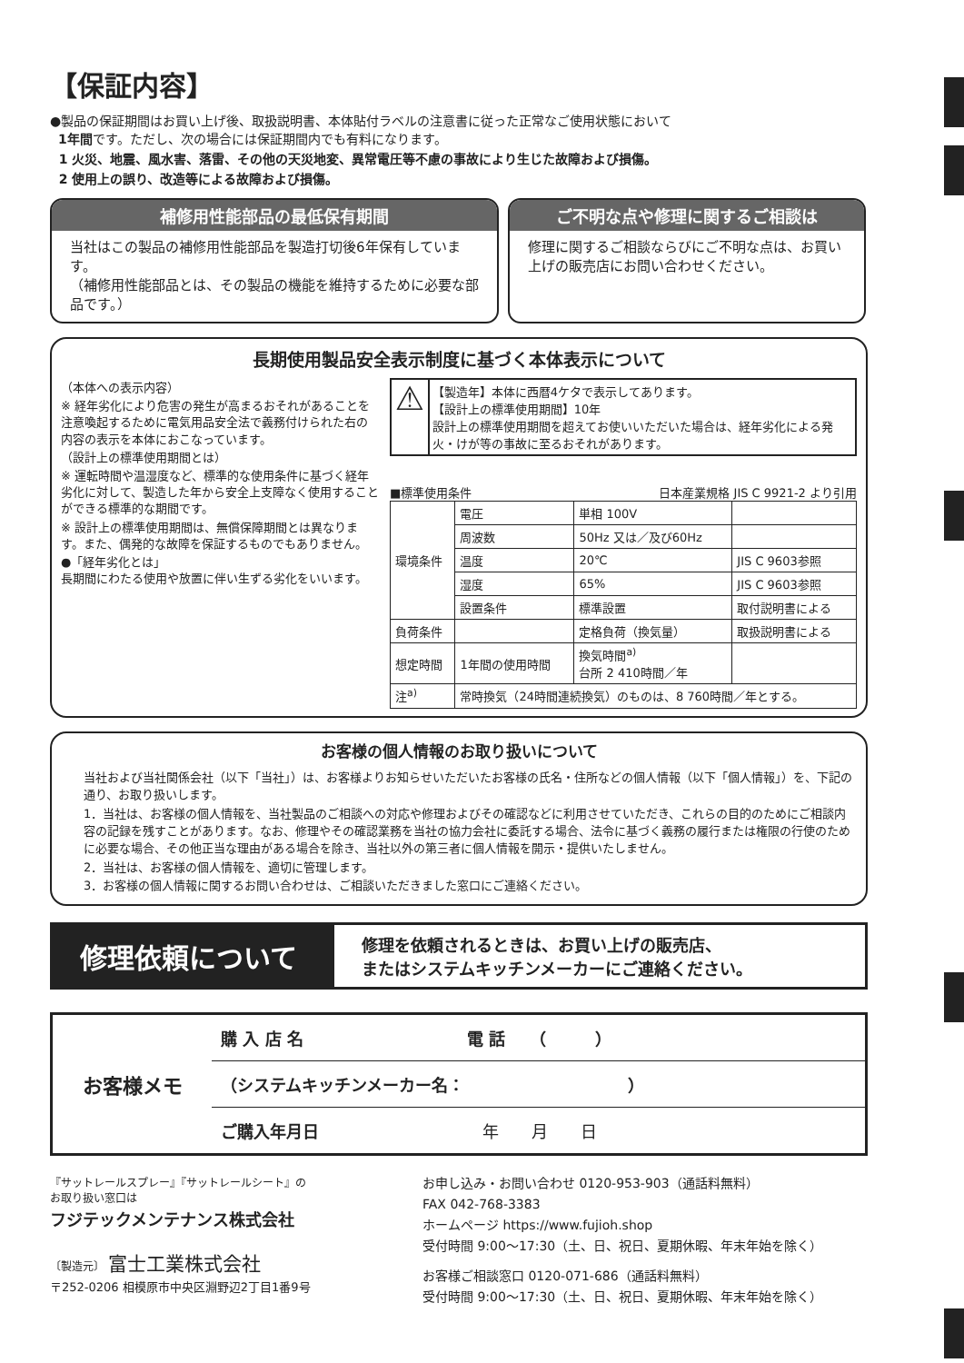【保証内容】
●製品の保証期間はお買い上げ後、取扱説明書、本体貼付ラベルの注意書に従った正常なご使用状態において
1年間です。ただし、次の場合には保証期間内でも有料になります。
1 火災、地震、風水害、落雷、その他の天災地変、異常電圧等不慮の事故により生じた故障および損傷。
2 使用上の誤り、改造等による故障および損傷。
補修用性能部品の最低保有期間
当社はこの製品の補修用性能部品を製造打切後6年保有しています。
（補修用性能部品とは、その製品の機能を維持するために必要な部品です。）
ご不明な点や修理に関するご相談は
修理に関するご相談ならびにご不明な点は、お買い上げの販売店にお問い合わせください。
長期使用製品安全表示制度に基づく本体表示について
（本体への表示内容）
※ 経年劣化により危害の発生が高まるおそれがあることを注意喚起するために電気用品安全法で義務付けられた右の内容の表示を本体におこなっています。
（設計上の標準使用期間とは）
※ 運転時間や温湿度など、標準的な使用条件に基づく経年劣化に対して、製造した年から安全上支障なく使用することができる標準的な期間です。
※ 設計上の標準使用期間は、無償保障期間とは異なります。また、偶発的な故障を保証するものでもありません。
●「経年劣化とは」
長期間にわたる使用や放置に伴い生ずる劣化をいいます。
⚠
【製造年】本体に西暦4ケタで表示してあります。
【設計上の標準使用期間】10年
設計上の標準使用期間を超えてお使いいただいた場合は、経年劣化による発火・けが等の事故に至るおそれがあります。
■標準使用条件 日本産業規格 JIS C 9921-2 より引用
| 環境条件 | 電圧 | 単相 100V | |
| | 周波数 | 50Hz 又は／及び60Hz | |
| | 温度 | 20℃ | JIS C 9603参照 |
| | 湿度 | 65% | JIS C 9603参照 |
| | 設置条件 | 標準設置 | 取付説明書による |
| 負荷条件 | | 定格負荷（換気量） | 取扱説明書による |
| 想定時間 | 1年間の使用時間 | 換気時間<sup>a)</sup> 台所 2 410時間／年 | |
| 注<sup>a)</sup> | 常時換気（24時間連続換気）のものは、8 760時間／年とする。 | | |
お客様の個人情報のお取り扱いについて
当社および当社関係会社（以下「当社」）は、お客様よりお知らせいただいたお客様の氏名・住所などの個人情報（以下「個人情報」）を、下記の通り、お取り扱いします。
1．当社は、お客様の個人情報を、当社製品のご相談への対応や修理およびその確認などに利用させていただき、これらの目的のためにご相談内容の記録を残すことがあります。なお、修理やその確認業務を当社の協力会社に委託する場合、法令に基づく義務の履行または権限の行使のために必要な場合、その他正当な理由がある場合を除き、当社以外の第三者に個人情報を開示・提供いたしません。
2．当社は、お客様の個人情報を、適切に管理します。
3．お客様の個人情報に関するお問い合わせは、ご相談いただきました窓口にご連絡ください。
修理依頼について
修理を依頼されるときは、お買い上げの販売店、
またはシステムキッチンメーカーにご連絡ください。
お客様メモ
購 入 店 名　　　　　　　　　　電 話　　（　　　）
（システムキッチンメーカー名：　　　　　　　　　　）
ご購入年月日　　　　　　　　　　年　　月　　日
『サットレールスプレー』『サットレールシート』の
お取り扱い窓口は
フジテックメンテナンス株式会社
〔製造元〕 富士工業株式会社
〒252-0206 相模原市中央区淵野辺2丁目1番9号
お申し込み・お問い合わせ 0120-953-903（通話料無料）
FAX 042-768-3383
ホームページ https://www.fujioh.shop
受付時間 9:00～17:30（土、日、祝日、夏期休暇、年末年始を除く）
お客様ご相談窓口 0120-071-686（通話料無料）
受付時間 9:00～17:30（土、日、祝日、夏期休暇、年末年始を除く）